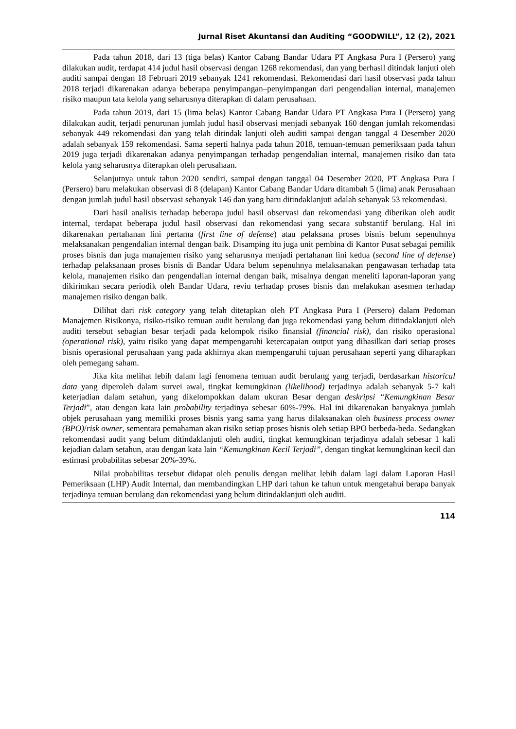Jurnal Riset Akuntansi dan Auditing “GOODWILL”, 12 (2), 2021
Pada tahun 2018, dari 13 (tiga belas) Kantor Cabang Bandar Udara PT Angkasa Pura I (Persero) yang dilakukan audit, terdapat 414 judul hasil observasi dengan 1268 rekomendasi, dan yang berhasil ditindak lanjuti oleh auditi sampai dengan 18 Februari 2019 sebanyak 1241 rekomendasi. Rekomendasi dari hasil observasi pada tahun 2018 terjadi dikarenakan adanya beberapa penyimpangan–penyimpangan dari pengendalian internal, manajemen risiko maupun tata kelola yang seharusnya diterapkan di dalam perusahaan.
Pada tahun 2019, dari 15 (lima belas) Kantor Cabang Bandar Udara PT Angkasa Pura I (Persero) yang dilakukan audit, terjadi penurunan jumlah judul hasil observasi menjadi sebanyak 160 dengan jumlah rekomendasi sebanyak 449 rekomendasi dan yang telah ditindak lanjuti oleh auditi sampai dengan tanggal 4 Desember 2020 adalah sebanyak 159 rekomendasi. Sama seperti halnya pada tahun 2018, temuan-temuan pemeriksaan pada tahun 2019 juga terjadi dikarenakan adanya penyimpangan terhadap pengendalian internal, manajemen risiko dan tata kelola yang seharusnya diterapkan oleh perusahaan.
Selanjutnya untuk tahun 2020 sendiri, sampai dengan tanggal 04 Desember 2020, PT Angkasa Pura I (Persero) baru melakukan observasi di 8 (delapan) Kantor Cabang Bandar Udara ditambah 5 (lima) anak Perusahaan dengan jumlah judul hasil observasi sebanyak 146 dan yang baru ditindaklanjuti adalah sebanyak 53 rekomendasi.
Dari hasil analisis terhadap beberapa judul hasil observasi dan rekomendasi yang diberikan oleh audit internal, terdapat beberapa judul hasil observasi dan rekomendasi yang secara substantif berulang. Hal ini dikarenakan pertahanan lini pertama (first line of defense) atau pelaksana proses bisnis belum sepenuhnya melaksanakan pengendalian internal dengan baik. Disamping itu juga unit pembina di Kantor Pusat sebagai pemilik proses bisnis dan juga manajemen risiko yang seharusnya menjadi pertahanan lini kedua (second line of defense) terhadap pelaksanaan proses bisnis di Bandar Udara belum sepenuhnya melaksanakan pengawasan terhadap tata kelola, manajemen risiko dan pengendalian internal dengan baik, misalnya dengan meneliti laporan-laporan yang dikirimkan secara periodik oleh Bandar Udara, reviu terhadap proses bisnis dan melakukan asesmen terhadap manajemen risiko dengan baik.
Dilihat dari risk category yang telah ditetapkan oleh PT Angkasa Pura I (Persero) dalam Pedoman Manajemen Risikonya, risiko-risiko temuan audit berulang dan juga rekomendasi yang belum ditindaklanjuti oleh auditi tersebut sebagian besar terjadi pada kelompok risiko finansial (financial risk), dan risiko operasional (operational risk), yaitu risiko yang dapat mempengaruhi ketercapaian output yang dihasilkan dari setiap proses bisnis operasional perusahaan yang pada akhirnya akan mempengaruhi tujuan perusahaan seperti yang diharapkan oleh pemegang saham.
Jika kita melihat lebih dalam lagi fenomena temuan audit berulang yang terjadi, berdasarkan historical data yang diperoleh dalam survei awal, tingkat kemungkinan (likelihood) terjadinya adalah sebanyak 5-7 kali keterjadian dalam setahun, yang dikelompokkan dalam ukuran Besar dengan deskripsi “Kemungkinan Besar Terjadi”, atau dengan kata lain probability terjadinya sebesar 60%-79%. Hal ini dikarenakan banyaknya jumlah objek perusahaan yang memiliki proses bisnis yang sama yang harus dilaksanakan oleh business process owner (BPO)/risk owner, sementara pemahaman akan risiko setiap proses bisnis oleh setiap BPO berbeda-beda. Sedangkan rekomendasi audit yang belum ditindaklanjuti oleh auditi, tingkat kemungkinan terjadinya adalah sebesar 1 kali kejadian dalam setahun, atau dengan kata lain “Kemungkinan Kecil Terjadi”, dengan tingkat kemungkinan kecil dan estimasi probabilitas sebesar 20%-39%.
Nilai probabilitas tersebut didapat oleh penulis dengan melihat lebih dalam lagi dalam Laporan Hasil Pemeriksaan (LHP) Audit Internal, dan membandingkan LHP dari tahun ke tahun untuk mengetahui berapa banyak terjadinya temuan berulang dan rekomendasi yang belum ditindaklanjuti oleh auditi.
114